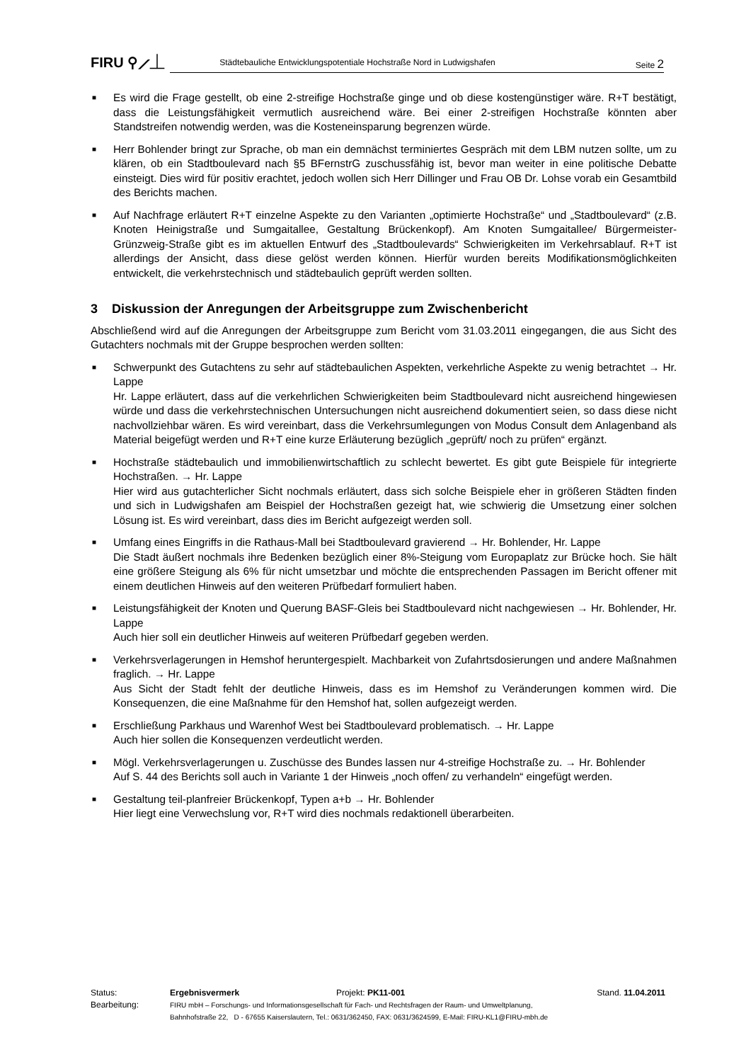FIRU ⚲⟋⏊
Städtebauliche Entwicklungspotentiale Hochstraße Nord in Ludwigshafen Seite 2
■ Es wird die Frage gestellt, ob eine 2-streifige Hochstraße ginge und ob diese kostengünstiger wäre. R+T bestätigt, dass die Leistungsfähigkeit vermutlich ausreichend wäre. Bei einer 2-streifigen Hochstraße könnten aber Standstreifen notwendig werden, was die Kosteneinsparung begrenzen würde.
■ Herr Bohlender bringt zur Sprache, ob man ein demnächst terminiertes Gespräch mit dem LBM nutzen sollte, um zu klären, ob ein Stadtboulevard nach §5 BFernstrG zuschussfähig ist, bevor man weiter in eine politische Debatte einsteigt. Dies wird für positiv erachtet, jedoch wollen sich Herr Dillinger und Frau OB Dr. Lohse vorab ein Gesamtbild des Berichts machen.
■ Auf Nachfrage erläutert R+T einzelne Aspekte zu den Varianten „optimierte Hochstraße“ und „Stadtboulevard“ (z.B. Knoten Heinigstraße und Sumgaitallee, Gestaltung Brückenkopf). Am Knoten Sumgaitallee/ Bürgermeister-Grünzweig-Straße gibt es im aktuellen Entwurf des „Stadtboulevards“ Schwierigkeiten im Verkehrsablauf. R+T ist allerdings der Ansicht, dass diese gelöst werden können. Hierfür wurden bereits Modifikationsmöglichkeiten entwickelt, die verkehrstechnisch und städtebaulich geprüft werden sollten.
3 Diskussion der Anregungen der Arbeitsgruppe zum Zwischenbericht
Abschließend wird auf die Anregungen der Arbeitsgruppe zum Bericht vom 31.03.2011 eingegangen, die aus Sicht des Gutachters nochmals mit der Gruppe besprochen werden sollten:
■ Schwerpunkt des Gutachtens zu sehr auf städtebaulichen Aspekten, verkehrliche Aspekte zu wenig betrachtet → Hr. Lappe
Hr. Lappe erläutert, dass auf die verkehrlichen Schwierigkeiten beim Stadtboulevard nicht ausreichend hingewiesen würde und dass die verkehrstechnischen Untersuchungen nicht ausreichend dokumentiert seien, so dass diese nicht nachvollziehbar wären. Es wird vereinbart, dass die Verkehrsumlegungen von Modus Consult dem Anlagenband als Material beigefügt werden und R+T eine kurze Erläuterung bezüglich „geprüft/ noch zu prüfen“ ergänzt.
■ Hochstraße städtebaulich und immobilienwirtschaftlich zu schlecht bewertet. Es gibt gute Beispiele für integrierte Hochstraßen. → Hr. Lappe
Hier wird aus gutachterlicher Sicht nochmals erläutert, dass sich solche Beispiele eher in größeren Städten finden und sich in Ludwigshafen am Beispiel der Hochstraßen gezeigt hat, wie schwierig die Umsetzung einer solchen Lösung ist. Es wird vereinbart, dass dies im Bericht aufgezeigt werden soll.
■ Umfang eines Eingriffs in die Rathaus-Mall bei Stadtboulevard gravierend → Hr. Bohlender, Hr. Lappe
Die Stadt äußert nochmals ihre Bedenken bezüglich einer 8%-Steigung vom Europaplatz zur Brücke hoch. Sie hält eine größere Steigung als 6% für nicht umsetzbar und möchte die entsprechenden Passagen im Bericht offener mit einem deutlichen Hinweis auf den weiteren Prüfbedarf formuliert haben.
■ Leistungsfähigkeit der Knoten und Querung BASF-Gleis bei Stadtboulevard nicht nachgewiesen → Hr. Bohlender, Hr. Lappe
Auch hier soll ein deutlicher Hinweis auf weiteren Prüfbedarf gegeben werden.
■ Verkehrsverlagerungen in Hemshof heruntergespielt. Machbarkeit von Zufahrtsdosierungen und andere Maßnahmen fraglich. → Hr. Lappe
Aus Sicht der Stadt fehlt der deutliche Hinweis, dass es im Hemshof zu Veränderungen kommen wird. Die Konsequenzen, die eine Maßnahme für den Hemshof hat, sollen aufgezeigt werden.
■ Erschließung Parkhaus und Warenhof West bei Stadtboulevard problematisch. → Hr. Lappe
Auch hier sollen die Konsequenzen verdeutlicht werden.
■ Mögl. Verkehrsverlagerungen u. Zuschüsse des Bundes lassen nur 4-streifige Hochstraße zu. → Hr. Bohlender
Auf S. 44 des Berichts soll auch in Variante 1 der Hinweis „noch offen/ zu verhandeln“ eingefügt werden.
■ Gestaltung teil-planfreier Brückenkopf, Typen a+b → Hr. Bohlender
Hier liegt eine Verwechslung vor, R+T wird dies nochmals redaktionell überarbeiten.
| Status: | Ergebnisvermerk | Projekt: PK11-001 | Stand. 11.04.2011 |
| Bearbeitung: | FIRU mbH – Forschungs- und Informationsgesellschaft für Fach- und Rechtsfragen der Raum- und Umweltplanung, Bahnhofstraße 22, D - 67655 Kaiserslautern, Tel.: 0631/362450, FAX: 0631/3624599, E-Mail: FIRU-KL1@FIRU-mbh.de | | |